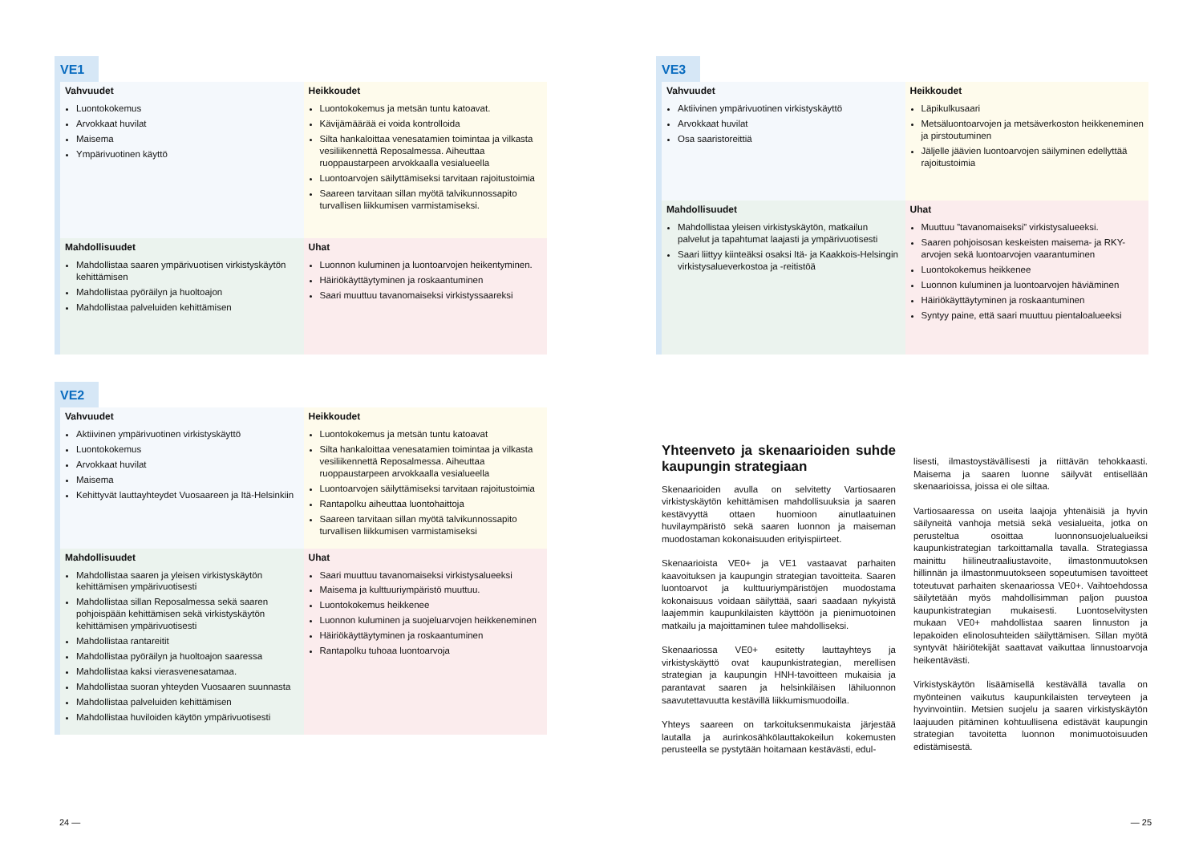VE1
| Vahvuudet Luontokokemus Arvokkaat huvilat Maisema Ympärivuotinen käyttö | Heikkoudet Luontokokemus ja metsän tuntu katoavat. Kävijämäärää ei voida kontrolloida Silta hankaloittaa venesatamien toimintaa ja vilkasta vesiliikennettä Reposalmessa. Aiheuttaa ruoppaustarpeen arvokkaalla vesialueella Luontoarvojen säilyttämiseksi tarvitaan rajoitustoimia Saareen tarvitaan sillan myötä talvikunnossapito turvallisen liikkumisen varmistamiseksi. |
| Mahdollisuudet Mahdollistaa saaren ympärivuotisen virkistyskäytön kehittämisen Mahdollistaa pyöräilyn ja huoltoajon Mahdollistaa palveluiden kehittämisen | Uhat Luonnon kuluminen ja luontoarvojen heikentyminen. Häiriökäyttäytyminen ja roskaantuminen Saari muuttuu tavanomaiseksi virkistyssaareksi |
VE2
| Vahvuudet Aktiivinen ympärivuotinen virkistyskäyttö Luontokokemus Arvokkaat huvilat Maisema Kehittyvät lauttayhteydet Vuosaareen ja Itä-Helsinkiin | Heikkoudet Luontokokemus ja metsän tuntu katoavat Silta hankaloittaa venesatamien toimintaa ja vilkasta vesiliikennettä Reposalmessa. Aiheuttaa ruoppaustarpeen arvokkaalla vesialueella Luontoarvojen säilyttämiseksi tarvitaan rajoitustoimia Rantapolku aiheuttaa luontohaittoja Saareen tarvitaan sillan myötä talvikunnossapito turvallisen liikkumisen varmistamiseksi |
| Mahdollisuudet Mahdollistaa saaren ja yleisen virkistyskäytön kehittämisen ympärivuotisesti Mahdollistaa sillan Reposalmessa sekä saaren pohjoispään kehittämisen sekä virkistyskäytön kehittämisen ympärivuotisesti Mahdollistaa rantareitit Mahdollistaa pyöräilyn ja huoltoajon saaressa Mahdollistaa kaksi vierasvenesatamaa. Mahdollistaa suoran yhteyden Vuosaaren suunnasta Mahdollistaa palveluiden kehittämisen Mahdollistaa huviloiden käytön ympärivuotisesti | Uhat Saari muuttuu tavanomaiseksi virkistysalueeksi Maisema ja kulttuuriympäristö muuttuu. Luontokokemus heikkenee Luonnon kuluminen ja suojeluarvojen heikkeneminen Häiriökäyttäytyminen ja roskaantuminen Rantapolku tuhoaa luontoarvoja |
VE3
| Vahvuudet Aktiivinen ympärivuotinen virkistyskäyttö Arvokkaat huvilat Osa saaristoreittiä | Heikkoudet Läpikulkusaari Metsäluontoarvojen ja metsäverkoston heikkeneminen ja pirstoutuminen Jäljelle jäävien luontoarvojen säilyminen edellyttää rajoitustoimia |
| Mahdollisuudet Mahdollistaa yleisen virkistyskäytön, matkailun palvelut ja tapahtumat laajasti ja ympärivuotisesti Saari liittyy kiinteäksi osaksi Itä- ja Kaakkois-Helsingin virkistysalueverkostoa ja -reitistöä | Uhat Muuttuu ”tavanomaiseksi” virkistysalueeksi. Saaren pohjoisosan keskeisten maisema- ja RKY-arvojen sekä luontoarvojen vaarantuminen Luontokokemus heikkenee Luonnon kuluminen ja luontoarvojen häviäminen Häiriökäyttäytyminen ja roskaantuminen Syntyy paine, että saari muuttuu pientaloalueeksi |
Yhteenveto ja skenaarioiden suhde kaupungin strategiaan
Skenaarioiden avulla on selvitetty Vartiosaaren virkistyskäytön kehittämisen mahdollisuuksia ja saaren kestävyyttä ottaen huomioon ainutlaatuinen huvilaympäristö sekä saaren luonnon ja maiseman muodostaman kokonaisuuden erityispiirteet.
Skenaarioista VE0+ ja VE1 vastaavat parhaiten kaavoituksen ja kaupungin strategian tavoitteita. Saaren luontoarvot ja kulttuuriympäristöjen muodostama kokonaisuus voidaan säilyttää, saari saadaan nykyistä laajemmin kaupunkilaisten käyttöön ja pienimuotoinen matkailu ja majoittaminen tulee mahdolliseksi.
Skenaariossa VE0+ esitetty lauttayhteys ja virkistyskäyttö ovat kaupunkistrategian, merellisen strategian ja kaupungin HNH-tavoitteen mukaisia ja parantavat saaren ja helsinkiläisen lähiluonnon saavutettavuutta kestävillä liikkumismuodoilla.
Yhteys saareen on tarkoituksenmukaista järjestää lautalla ja aurinkosähkölauttakokeilun kokemusten perusteella se pystytään hoitamaan kestävästi, edul-
lisesti, ilmastoystävällisesti ja riittävän tehokkaasti. Maisema ja saaren luonne säilyvät entisellään skenaarioissa, joissa ei ole siltaa.
Vartiosaaressa on useita laajoja yhtenäisiä ja hyvin säilyneitä vanhoja metsiä sekä vesialueita, jotka on perusteltua osoittaa luonnonsuojelualueiksi kaupunkistrategian tarkoittamalla tavalla. Strategiassa mainittu hiilineutraaliustavoite, ilmastonmuutoksen hillinnän ja ilmastonmuutokseen sopeutumisen tavoitteet toteutuvat parhaiten skenaariossa VE0+. Vaihtoehdossa säilytetään myös mahdollisimman paljon puustoa kaupunkistrategian mukaisesti. Luontoselvitysten mukaan VE0+ mahdollistaa saaren linnuston ja lepakoiden elinolosuhteiden säilyttämisen. Sillan myötä syntyvät häiriötekijät saattavat vaikuttaa linnustoarvoja heikentävästi.
Virkistyskäytön lisäämisellä kestävällä tavalla on myönteinen vaikutus kaupunkilaisten terveyteen ja hyvinvointiin. Metsien suojelu ja saaren virkistyskäytön laajuuden pitäminen kohtuullisena edistävät kaupungin strategian tavoitetta luonnon monimuotoisuuden edistämisestä.
24 — — 25